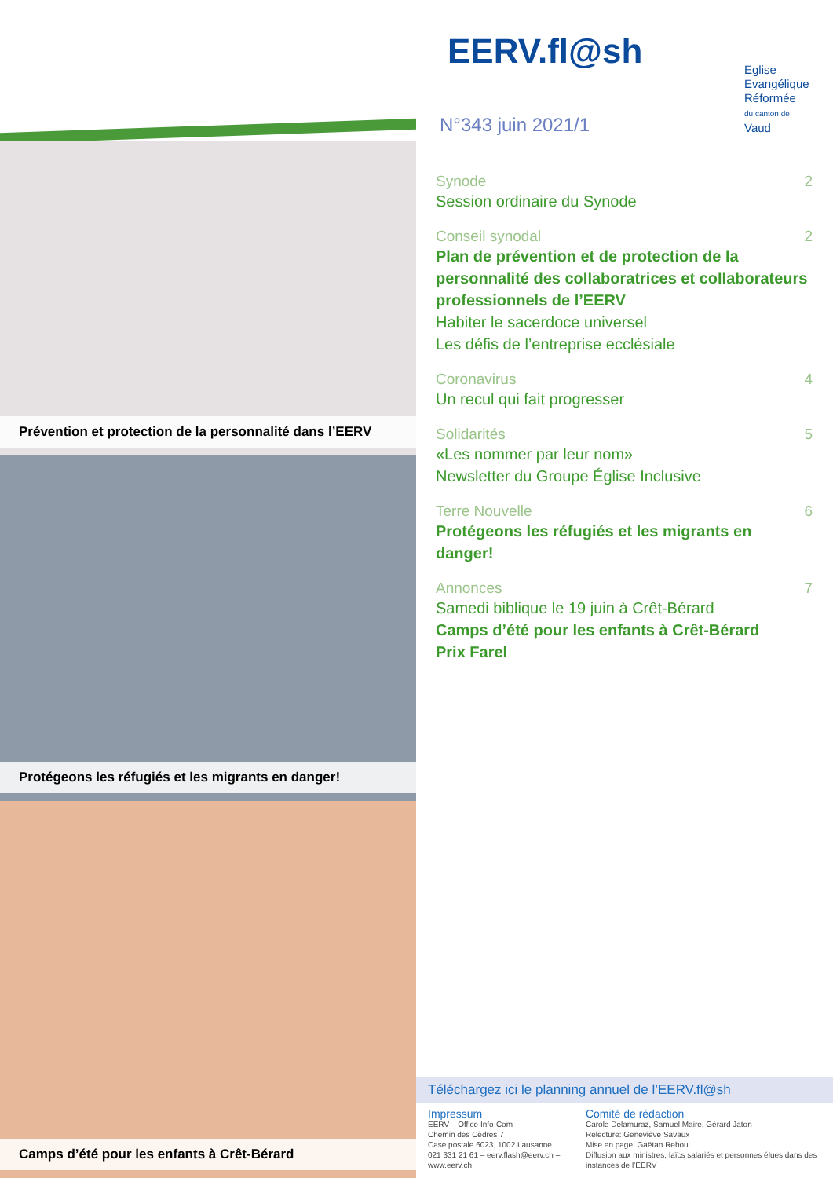EERV.fl@sh
Eglise
Evangélique
Réformée
du canton de
Vaud
N°343 juin 2021/1
Prévention et protection de la personnalité dans l’EERV
Protégeons les réfugiés et les migrants en danger!
Camps d’été pour les enfants à Crêt-Bérard
Synode 2
Session ordinaire du Synode
Conseil synodal 2
Plan de prévention et de protection de la personnalité des collaboratrices et collaborateurs professionnels de l’EERV
Habiter le sacerdoce universel
Les défis de l’entreprise ecclésiale
Coronavirus 4
Un recul qui fait progresser
Solidarités 5
«Les nommer par leur nom»
Newsletter du Groupe Église Inclusive
Terre Nouvelle 6
Protégeons les réfugiés et les migrants en danger!
Annonces 7
Samedi biblique le 19 juin à Crêt-Bérard
Camps d’été pour les enfants à Crêt-Bérard
Prix Farel
Téléchargez ici le planning annuel de l’EERV.fl@sh
Impressum
EERV – Office Info-Com
Chemin des Cèdres 7
Case postale 6023, 1002 Lausanne
021 331 21 61 – eerv.flash@eerv.ch – www.eerv.ch
Comité de rédaction
Carole Delamuraz, Samuel Maire, Gérard Jaton
Relecture: Geneviève Savaux
Mise en page: Gaëtan Reboul
Diffusion aux ministres, laïcs salariés et personnes élues dans des instances de l’EERV